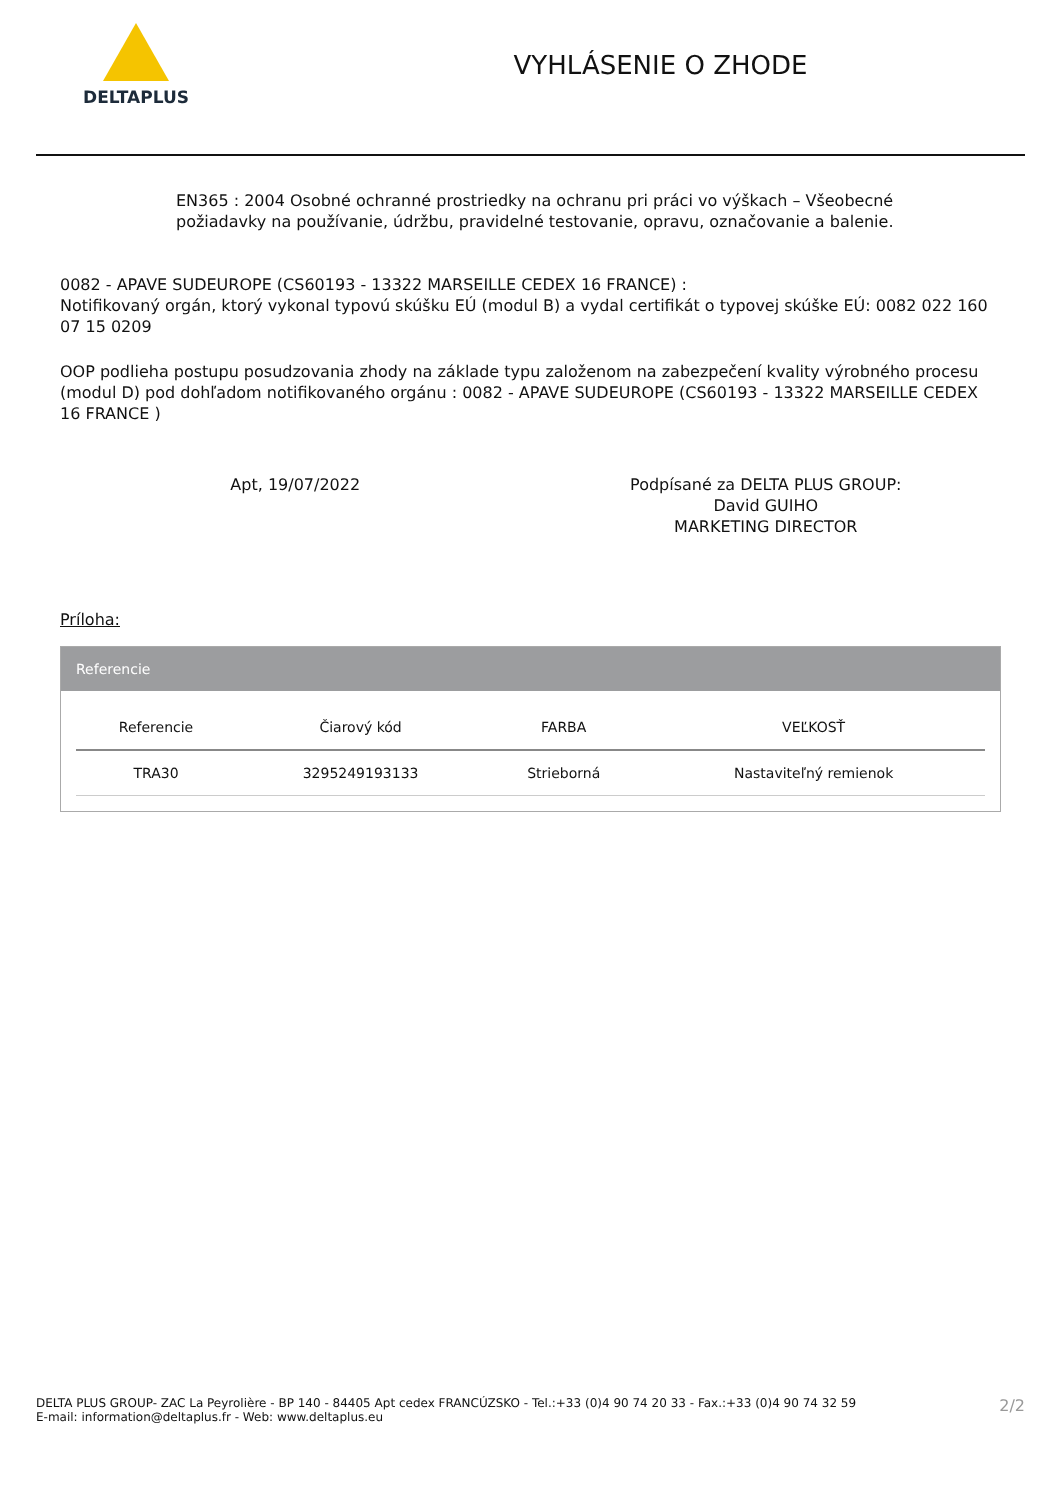DELTAPLUS
VYHLÁSENIE O ZHODE
EN365 : 2004 Osobné ochranné prostriedky na ochranu pri práci vo výškach – Všeobecné požiadavky na používanie, údržbu, pravidelné testovanie, opravu, označovanie a balenie.
0082 - APAVE SUDEUROPE (CS60193 - 13322 MARSEILLE CEDEX 16 FRANCE) :
Notifikovaný orgán, ktorý vykonal typovú skúšku EÚ (modul B) a vydal certifikát o typovej skúške EÚ: 0082 022 160 07 15 0209
OOP podlieha postupu posudzovania zhody na základe typu založenom na zabezpečení kvality výrobného procesu (modul D) pod dohľadom notifikovaného orgánu : 0082 - APAVE SUDEUROPE (CS60193 - 13322 MARSEILLE CEDEX 16 FRANCE )
Apt, 19/07/2022 Podpísané za DELTA PLUS GROUP:
David GUIHO
MARKETING DIRECTOR
Príloha:
Referencie
| Referencie | Čiarový kód | FARBA | VEĽKOSŤ |
| --- | --- | --- | --- |
| TRA30 | 3295249193133 | Strieborná | Nastaviteľný remienok |
DELTA PLUS GROUP- ZAC La Peyrolière - BP 140 - 84405 Apt cedex FRANCÚZSKO - Tel.:+33 (0)4 90 74 20 33 - Fax.:+33 (0)4 90 74 32 59
E-mail: information@deltaplus.fr - Web: www.deltaplus.eu
2/2